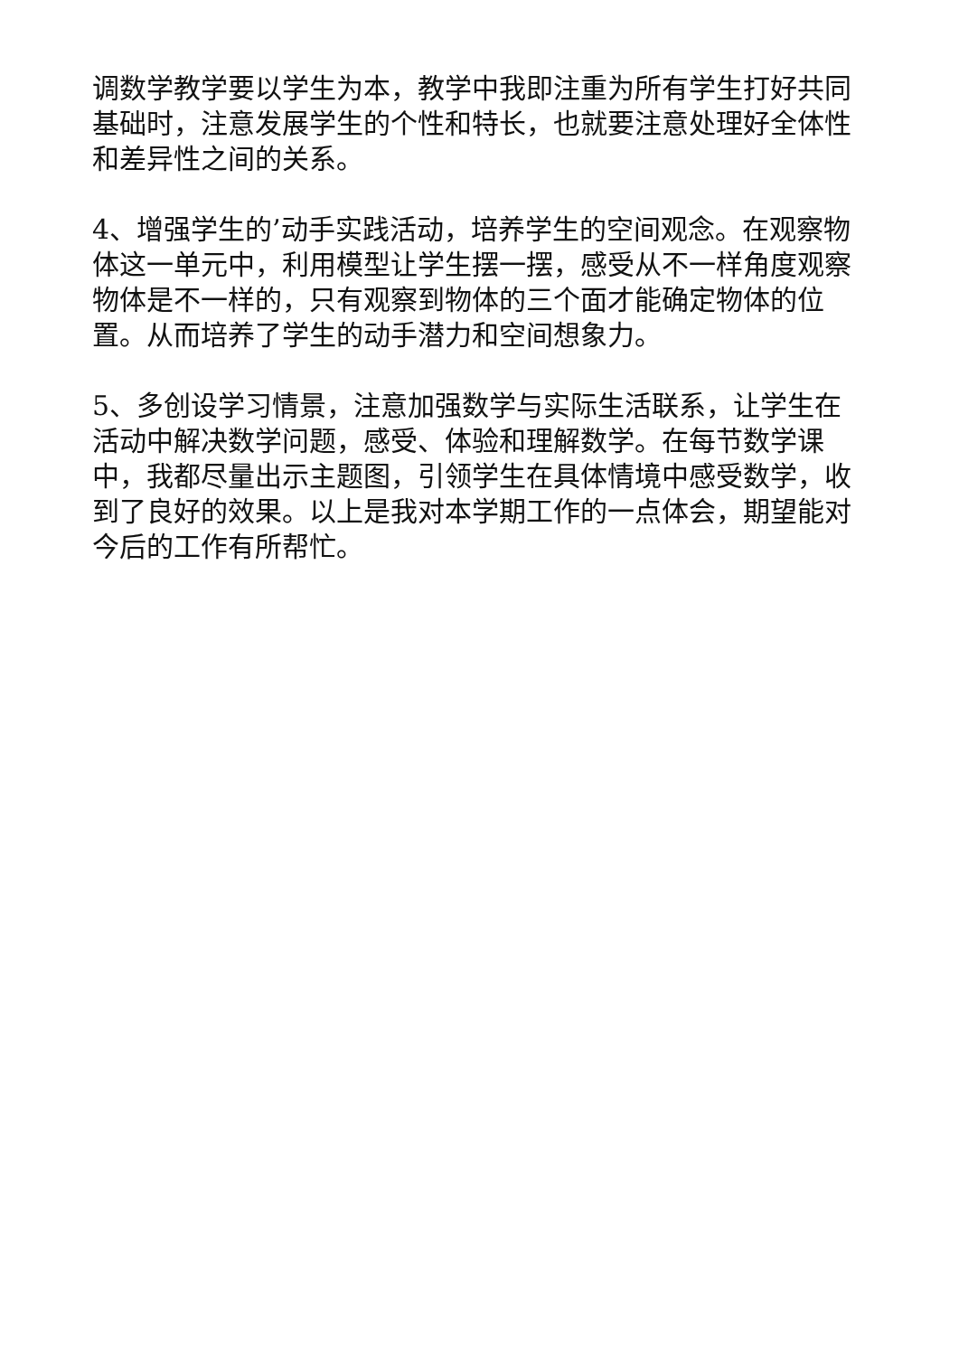调数学教学要以学生为本，教学中我即注重为所有学生打好共同基础时，注意发展学生的个性和特长，也就要注意处理好全体性和差异性之间的关系。
4、增强学生的’动手实践活动，培养学生的空间观念。在观察物体这一单元中，利用模型让学生摆一摆，感受从不一样角度观察物体是不一样的，只有观察到物体的三个面才能确定物体的位置。从而培养了学生的动手潜力和空间想象力。
5、多创设学习情景，注意加强数学与实际生活联系，让学生在活动中解决数学问题，感受、体验和理解数学。在每节数学课中，我都尽量出示主题图，引领学生在具体情境中感受数学，收到了良好的效果。以上是我对本学期工作的一点体会，期望能对今后的工作有所帮忙。